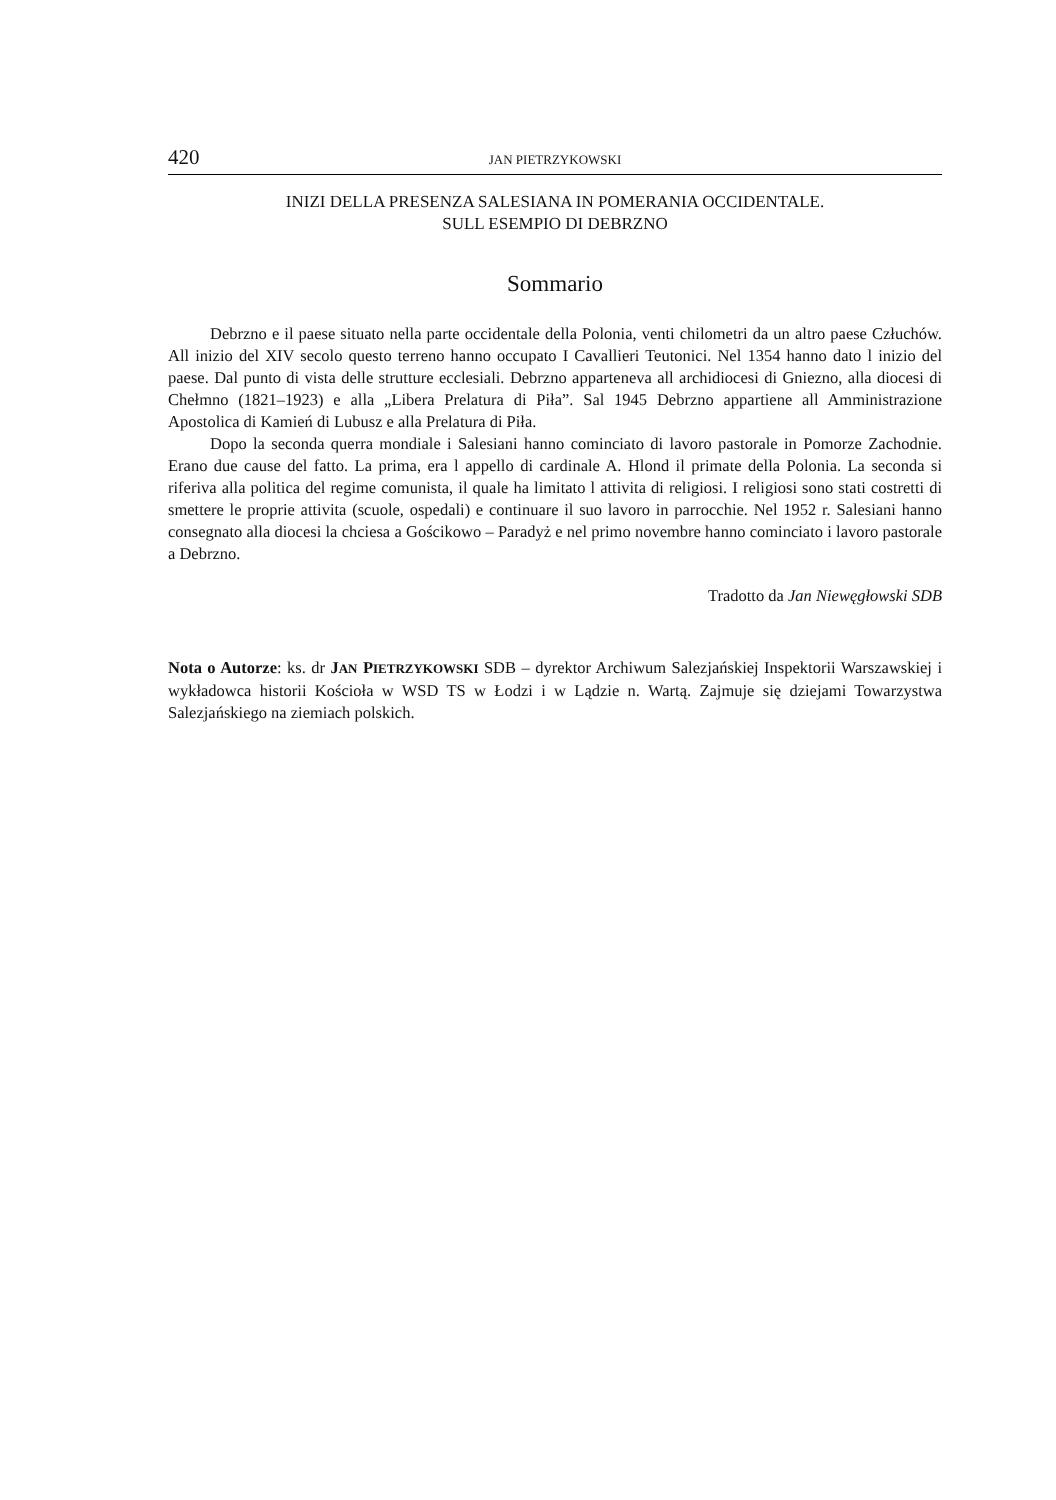420 JAN PIETRZYKOWSKI
INIZI DELLA PRESENZA SALESIANA IN POMERANIA OCCIDENTALE.
SULL ESEMPIO DI DEBRZNO
Sommario
Debrzno e il paese situato nella parte occidentale della Polonia, venti chilometri da un altro paese Człuchów. All inizio del XIV secolo questo terreno hanno occupato I Cavallieri Teutonici. Nel 1354 hanno dato l inizio del paese. Dal punto di vista delle strutture ecclesiali. Debrzno apparteneva all archidiocesi di Gniezno, alla diocesi di Chełmno (1821–1923) e alla „Libera Prelatura di Piła”. Sal 1945 Debrzno appartiene all Amministrazione Apostolica di Kamień di Lubusz e alla Prelatura di Piła.
Dopo la seconda querra mondiale i Salesiani hanno cominciato di lavoro pastorale in Pomorze Zachodnie. Erano due cause del fatto. La prima, era l appello di cardinale A. Hlond il primate della Polonia. La seconda si riferiva alla politica del regime comunista, il quale ha limitato l attivita di religiosi. I religiosi sono stati costretti di smettere le proprie attivita (scuole, ospedali) e continuare il suo lavoro in parrocchie. Nel 1952 r. Salesiani hanno consegnato alla diocesi la chciesa a Gościkowo – Paradyż e nel primo novembre hanno cominciato i lavoro pastorale a Debrzno.
Tradotto da Jan Niewęgłowski SDB
Nota o Autorze: ks. dr JAN PIETRZYKOWSKI SDB – dyrektor Archiwum Salezjańskiej Inspektorii Warszawskiej i wykładowca historii Kościoła w WSD TS w Łodzi i w Lądzie n. Wartą. Zajmuje się dziejami Towarzystwa Salezjańskiego na ziemiach polskich.